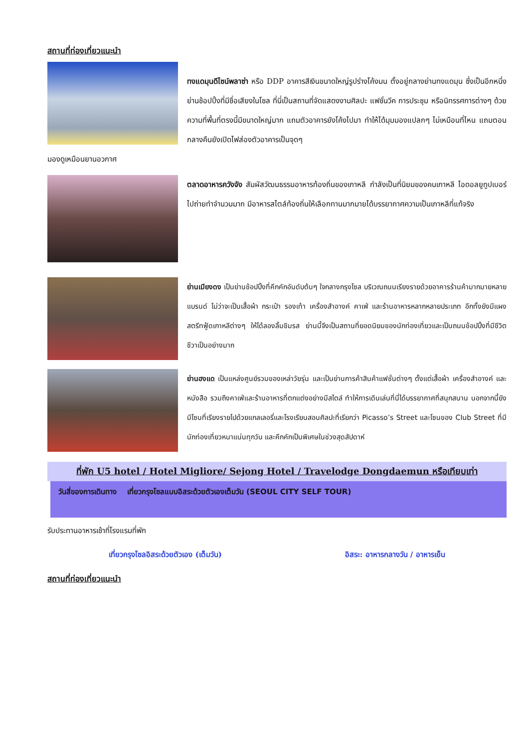สถานที่ท่องเที่ยวแนะนำ
ทงแดมุนดีไซน์พลาซ่า หรือ DDP อาคารสีเงินขนาดใหญ่รูปร่างโค้งมน ตั้งอยู่กลางย่านทงแดมุน ซึ่งเป็นอีกหนึ่งย่านช้อปปิ้งที่มีชื่อเสียงในโซล ที่นี่เป็นสถานที่จัดแสดงงานศิลปะ แฟชั่นวีค การประชุม หรือนิทรรศการต่างๆ ด้วยความที่พื้นที่ตรงนี้มีขนาดใหญ่มาก แถมตัวอาคารยังโค้งไปมา ทำให้ได้มุมมองแปลกๆ ไม่เหมือนที่ไหน แถมตอนกลางคืนยังเปิดไฟส่องตัวอาคารเป็นจุดๆ
มองดูเหมือนยานอวกาศ
ตลาดอาหารควังจัง สัมผัสวัฒนธรรมอาหารท้องถิ่นของเกาหลี กำลังเป็นที่นิยมของคนเกาหลี ไอดอลยูทูปเบอร์ไปถ่ายทำจำนวนมาก มีอาหารสไตล์ท้องถิ่นให้เลือกทานมากมายได้บรรยากาศความเป็นเกาหลีที่แท้จริง
ย่านเมียงดง เป็นย่านช้อปปิ้งที่คึกคักอันดับต้นๆ ใจกลางกรุงโซล บริเวณถนนเรียงรายด้วยอาคารร้านค้ามากมายหลายแบรนด์ ไม่ว่าจะเป็นเสื้อผ้า กระเป๋า รองเท้า เครื่องสำอางค์ คาเฟ่ และร้านอาหารหลากหลายประเภท อีกทั้งยังมีแผงสตรีทฟู้ดเกาหลีต่างๆ ให้ได้ลองลิ้มชิมรส ย่านนี้จึงเป็นสถานที่ยอดนิยมของนักท่องเที่ยวและเป็นถนนช้อปปิ้งที่มีชีวิตชีวาเป็นอย่างมาก
ย่านฮงแด เป็นแหล่งศูนย์รวมของเหล่าวัยรุ่น และเป็นย่านการค้าสินค้าแฟชั่นต่างๆ ตั้งแต่เสื้อผ้า เครื่องสำอางค์ และหนังสือ รวมถึงคาเฟ่และร้านอาหารที่ตกแต่งอย่างมีสไตล์ ทำให้การเดินเล่นที่นี่ได้บรรยากาศที่สนุกสนาน นอกจากนี้ยังมีโซนที่เรียงรายไปด้วยแกลเลอรี่และโรงเรียนสอนศิลปะที่เรียกว่า Picasso’s Street และโซนของ Club Street ที่มีนักท่องเที่ยวหนาแน่นทุกวัน และคึกคักเป็นพิเศษในช่วงสุดสัปดาห์
ที่พัก U5 hotel / Hotel Migliore/ Sejong Hotel / Travelodge Dongdaemun หรือเทียบเท่า
วันสี่ของการเดินทาง เที่ยวกรุงโซลแบบอิสระด้วยตัวเองเต็มวัน (SEOUL CITY SELF TOUR)
รับประทานอาหารเช้าที่โรงแรมที่พัก
เที่ยวกรุงโซลอิสระด้วยตัวเอง (เต็มวัน) อิสระ: อาหารกลางวัน / อาหารเย็น
สถานที่ท่องเที่ยวแนะนำ